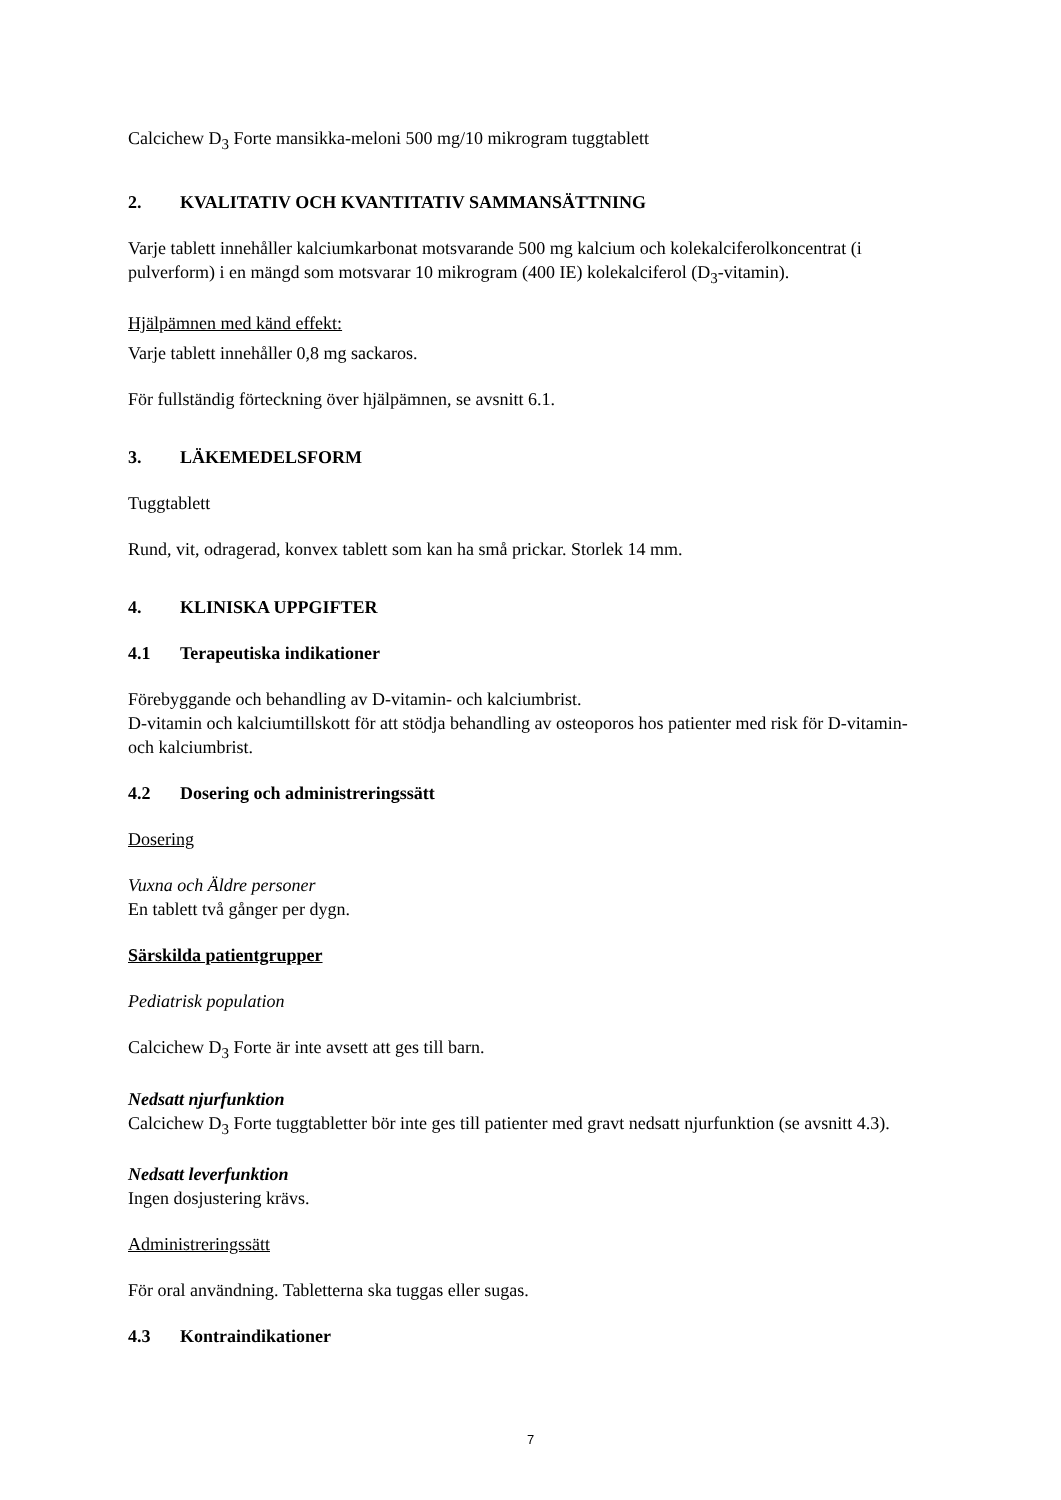Calcichew D<sub>3</sub> Forte mansikka-meloni 500 mg/10 mikrogram tuggtablett
2. KVALITATIV OCH KVANTITATIV SAMMANSÄTTNING
Varje tablett innehåller kalciumkarbonat motsvarande 500 mg kalcium och kolekalciferolkoncentrat (i pulverform) i en mängd som motsvarar 10 mikrogram (400 IE) kolekalciferol (D<sub>3</sub>-vitamin).
Hjälpämnen med känd effekt:
Varje tablett innehåller 0,8 mg sackaros.
För fullständig förteckning över hjälpämnen, se avsnitt 6.1.
3. LÄKEMEDELSFORM
Tuggtablett
Rund, vit, odragerad, konvex tablett som kan ha små prickar. Storlek 14 mm.
4. KLINISKA UPPGIFTER
4.1 Terapeutiska indikationer
Förebyggande och behandling av D-vitamin- och kalciumbrist.
D-vitamin och kalciumtillskott för att stödja behandling av osteoporos hos patienter med risk för D-vitamin- och kalciumbrist.
4.2 Dosering och administreringssätt
Dosering
Vuxna och Äldre personer
En tablett två gånger per dygn.
Särskilda patientgrupper
Pediatrisk population
Calcichew D<sub>3</sub> Forte är inte avsett att ges till barn.
Nedsatt njurfunktion
Calcichew D<sub>3</sub> Forte tuggtabletter bör inte ges till patienter med gravt nedsatt njurfunktion (se avsnitt 4.3).
Nedsatt leverfunktion
Ingen dosjustering krävs.
Administreringssätt
För oral användning. Tabletterna ska tuggas eller sugas.
4.3 Kontraindikationer
7